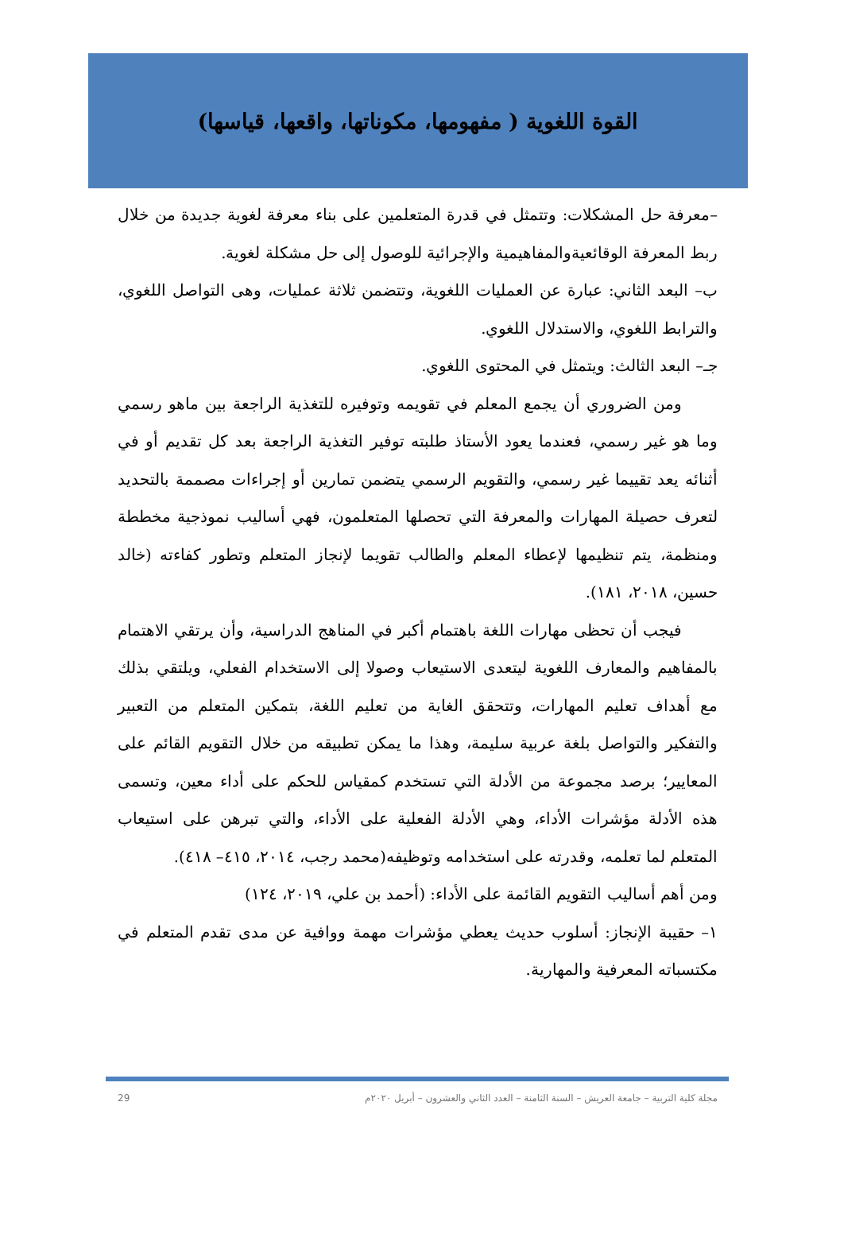القوة اللغوية ( مفهومها، مكوناتها، واقعها، قياسها)
–معرفة حل المشكلات: وتتمثل في قدرة المتعلمين على بناء معرفة لغوية جديدة من خلال ربط المعرفة الوقائعيةوالمفاهيمية والإجرائية للوصول إلى حل مشكلة لغوية.
ب– البعد الثاني: عبارة عن العمليات اللغوية، وتتضمن ثلاثة عمليات، وهى التواصل اللغوي، والترابط اللغوي، والاستدلال اللغوي.
جـ– البعد الثالث: ويتمثل في المحتوى اللغوي.
ومن الضروري أن يجمع المعلم في تقويمه وتوفيره للتغذية الراجعة بين ماهو رسمي وما هو غير رسمي، فعندما يعود الأستاذ طلبته توفير التغذية الراجعة بعد كل تقديم أو في أثنائه يعد تقييما غير رسمي، والتقويم الرسمي يتضمن تمارين أو إجراءات مصممة بالتحديد لتعرف حصيلة المهارات والمعرفة التي تحصلها المتعلمون، فهي أساليب نموذجية مخططة ومنظمة، يتم تنظيمها لإعطاء المعلم والطالب تقويما لإنجاز المتعلم وتطور كفاءته (خالد حسين، ٢٠١٨، ١٨١).
فيجب أن تحظى مهارات اللغة باهتمام أكبر في المناهج الدراسية، وأن يرتقي الاهتمام بالمفاهيم والمعارف اللغوية ليتعدى الاستيعاب وصولا إلى الاستخدام الفعلي، ويلتقي بذلك مع أهداف تعليم المهارات، وتتحقق الغاية من تعليم اللغة، بتمكين المتعلم من التعبير والتفكير والتواصل بلغة عربية سليمة، وهذا ما يمكن تطبيقه من خلال التقويم القائم على المعايير؛ برصد مجموعة من الأدلة التي تستخدم كمقياس للحكم على أداء معين، وتسمى هذه الأدلة مؤشرات الأداء، وهي الأدلة الفعلية على الأداء، والتي تبرهن على استيعاب المتعلم لما تعلمه، وقدرته على استخدامه وتوظيفه(محمد رجب، ٢٠١٤، ٤١٥– ٤١٨).
ومن أهم أساليب التقويم القائمة على الأداء: (أحمد بن علي، ٢٠١٩، ١٢٤)
١– حقيبة الإنجاز: أسلوب حديث يعطي مؤشرات مهمة ووافية عن مدى تقدم المتعلم في مكتسباته المعرفية والمهارية.
مجلة كلية التربية – جامعة العريش – السنة الثامنة – العدد الثاني والعشرون – أبريل ٢٠٢٠م 29